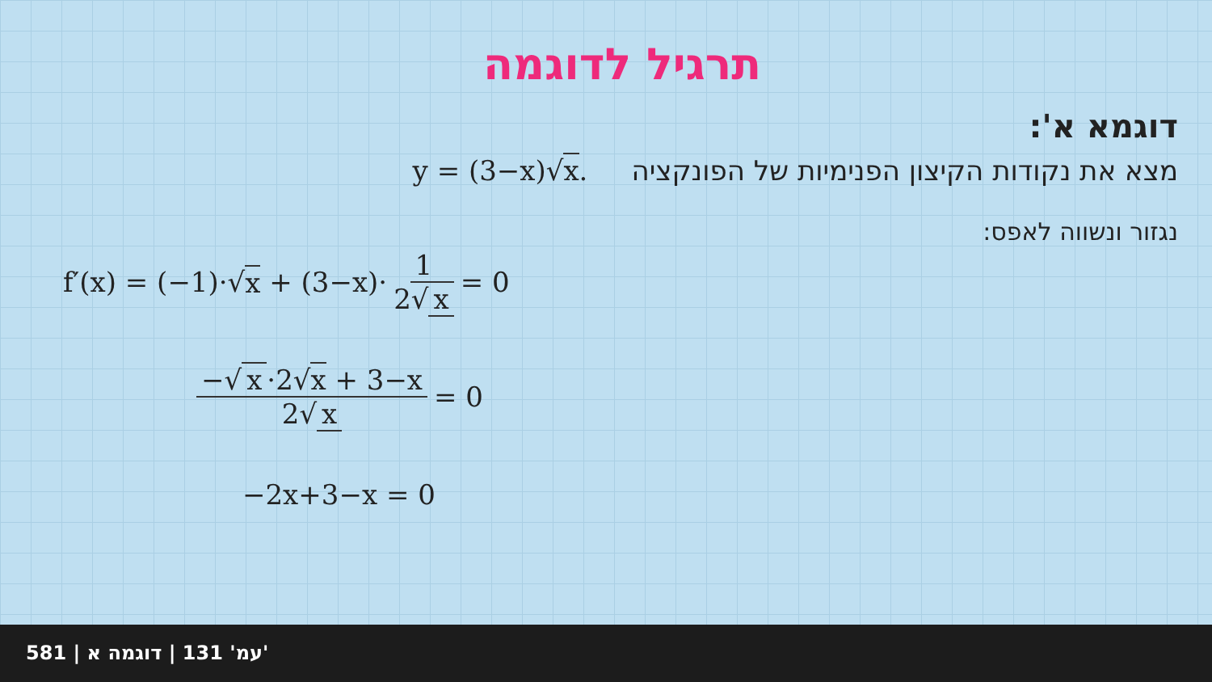תרגיל לדוגמה
דוגמא א':
מצא את נקודות הקיצון הפנימיות של הפונקציה y = (3−x)√x.
נגזור ונשווה לאפס:
f′(x) = (−1)·√ x + (3−x)· 1 2√ x = 0
−√ x ·2√x + 3−x 2√ x = 0
−2x+3−x = 0
581 | עמ' 131 | דוגמה א'